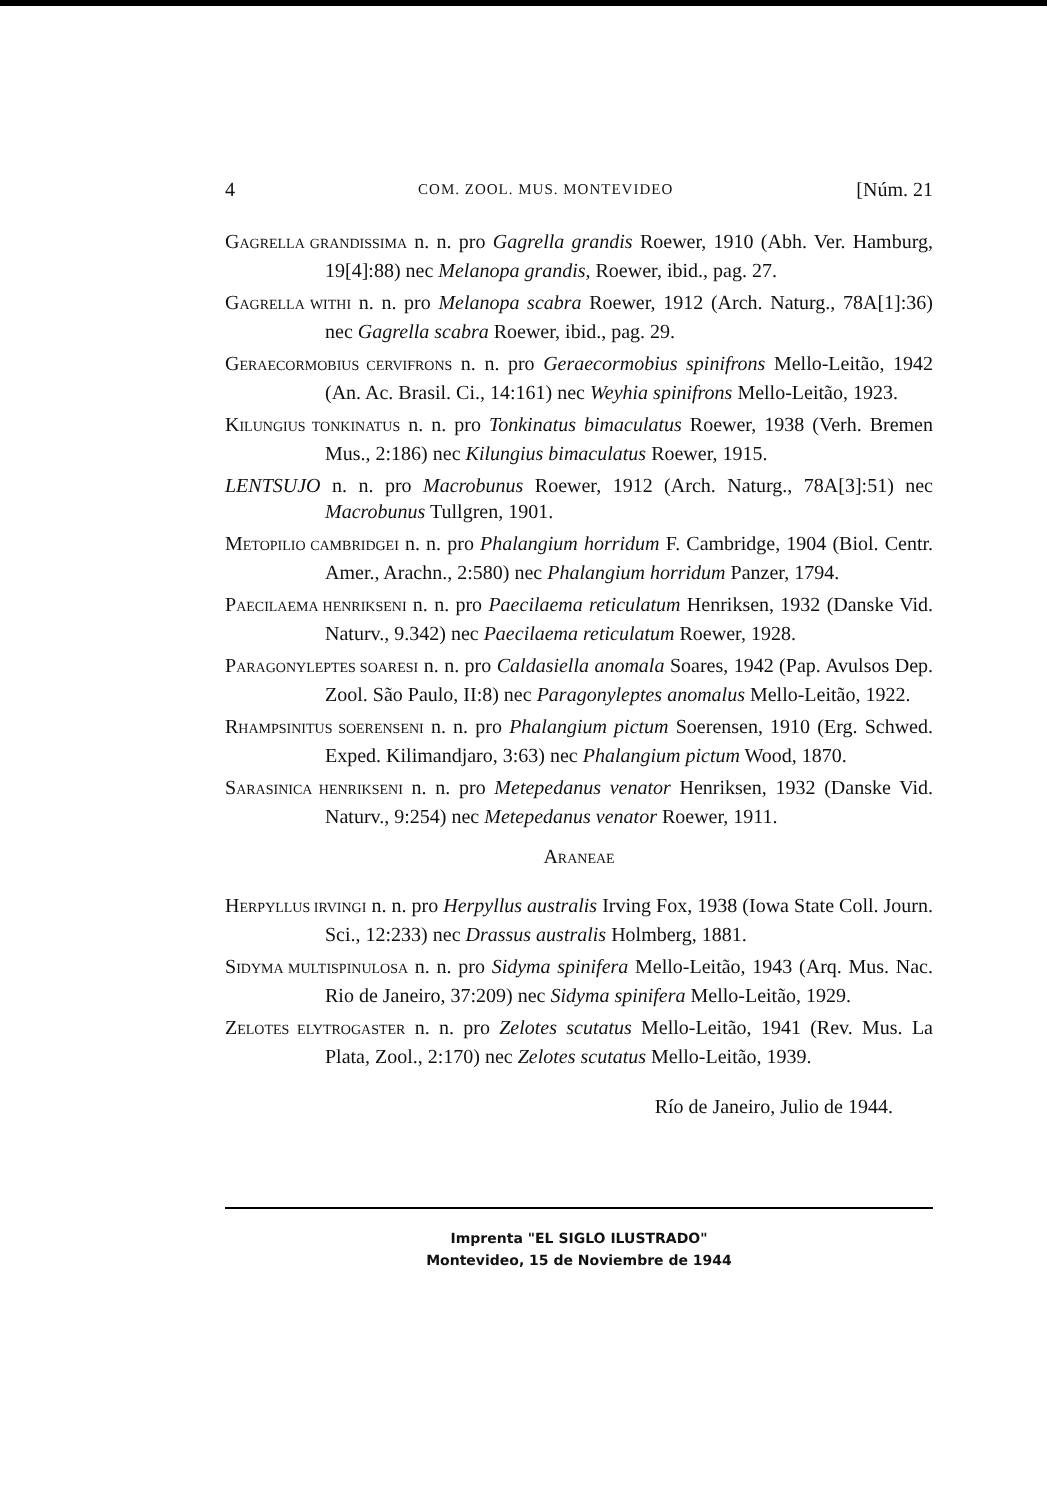4 COM. ZOOL. MUS. MONTEVIDEO [Núm. 21
GAGRELLA GRANDISSIMA n. n. pro Gagrella grandis Roewer, 1910 (Abh. Ver. Hamburg, 19[4]:88) nec Melanopa grandis, Roewer, ibid., pag. 27.
GAGRELLA WITHI n. n. pro Melanopa scabra Roewer, 1912 (Arch. Naturg., 78A[1]:36) nec Gagrella scabra Roewer, ibid., pag. 29.
GERAECORMOBIUS CERVIFRONS n. n. pro Geraecormobius spinifrons Mello-Leitão, 1942 (An. Ac. Brasil. Ci., 14:161) nec Weyhia spinifrons Mello-Leitão, 1923.
KILUNGIUS TONKINATUS n. n. pro Tonkinatus bimaculatus Roewer, 1938 (Verh. Bremen Mus., 2:186) nec Kilungius bimaculatus Roewer, 1915.
LENTSUJO n. n. pro Macrobunus Roewer, 1912 (Arch. Naturg., 78A[3]:51) nec Macrobunus Tullgren, 1901.
METOPILIO CAMBRIDGEI n. n. pro Phalangium horridum F. Cambridge, 1904 (Biol. Centr. Amer., Arachn., 2:580) nec Phalangium horridum Panzer, 1794.
PAECILAEMA HENRIKSENI n. n. pro Paecilaema reticulatum Henriksen, 1932 (Danske Vid. Naturv., 9.342) nec Paecilaema reticulatum Roewer, 1928.
PARAGONYLEPTES SOARESI n. n. pro Caldasiella anomala Soares, 1942 (Pap. Avulsos Dep. Zool. São Paulo, II:8) nec Paragonyleptes anomalus Mello-Leitão, 1922.
RHAMPSINITUS SOERENSENI n. n. pro Phalangium pictum Soerensen, 1910 (Erg. Schwed. Exped. Kilimandjaro, 3:63) nec Phalangium pictum Wood, 1870.
SARASINICA HENRIKSENI n. n. pro Metepedanus venator Henriksen, 1932 (Danske Vid. Naturv., 9:254) nec Metepedanus venator Roewer, 1911.
ARANEAE
HERPYLLUS IRVINGI n. n. pro Herpyllus australis Irving Fox, 1938 (Iowa State Coll. Journ. Sci., 12:233) nec Drassus australis Holmberg, 1881.
SIDYMA MULTISPINULOSA n. n. pro Sidyma spinifera Mello-Leitão, 1943 (Arq. Mus. Nac. Rio de Janeiro, 37:209) nec Sidyma spinifera Mello-Leitão, 1929.
ZELOTES ELYTROGASTER n. n. pro Zelotes scutatus Mello-Leitão, 1941 (Rev. Mus. La Plata, Zool., 2:170) nec Zelotes scutatus Mello-Leitão, 1939.
Río de Janeiro, Julio de 1944.
Imprenta "EL SIGLO ILUSTRADO"
Montevideo, 15 de Noviembre de 1944